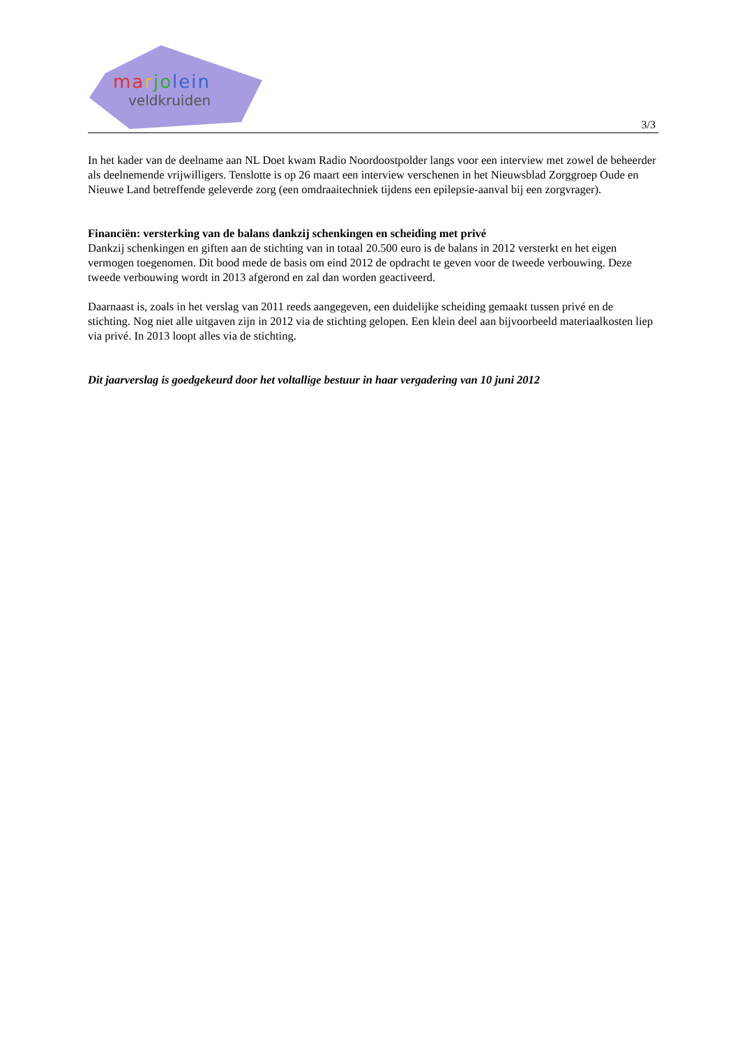marjo lein
veldkruiden
3/3
In het kader van de deelname aan NL Doet kwam Radio Noordoostpolder langs voor een interview met zowel de beheerder als deelnemende vrijwilligers. Tenslotte is op 26 maart een interview verschenen in het Nieuwsblad Zorggroep Oude en Nieuwe Land betreffende geleverde zorg (een omdraaitechniek tijdens een epilepsie-aanval bij een zorgvrager).
Financiën: versterking van de balans dankzij schenkingen en scheiding met privé
Dankzij schenkingen en giften aan de stichting van in totaal 20.500 euro is de balans in 2012 versterkt en het eigen vermogen toegenomen. Dit bood mede de basis om eind 2012 de opdracht te geven voor de tweede verbouwing. Deze tweede verbouwing wordt in 2013 afgerond en zal dan worden geactiveerd.
Daarnaast is, zoals in het verslag van 2011 reeds aangegeven, een duidelijke scheiding gemaakt tussen privé en de stichting. Nog niet alle uitgaven zijn in 2012 via de stichting gelopen. Een klein deel aan bijvoorbeeld materiaalkosten liep via privé. In 2013 loopt alles via de stichting.
Dit jaarverslag is goedgekeurd door het voltallige bestuur in haar vergadering van 10 juni 2012